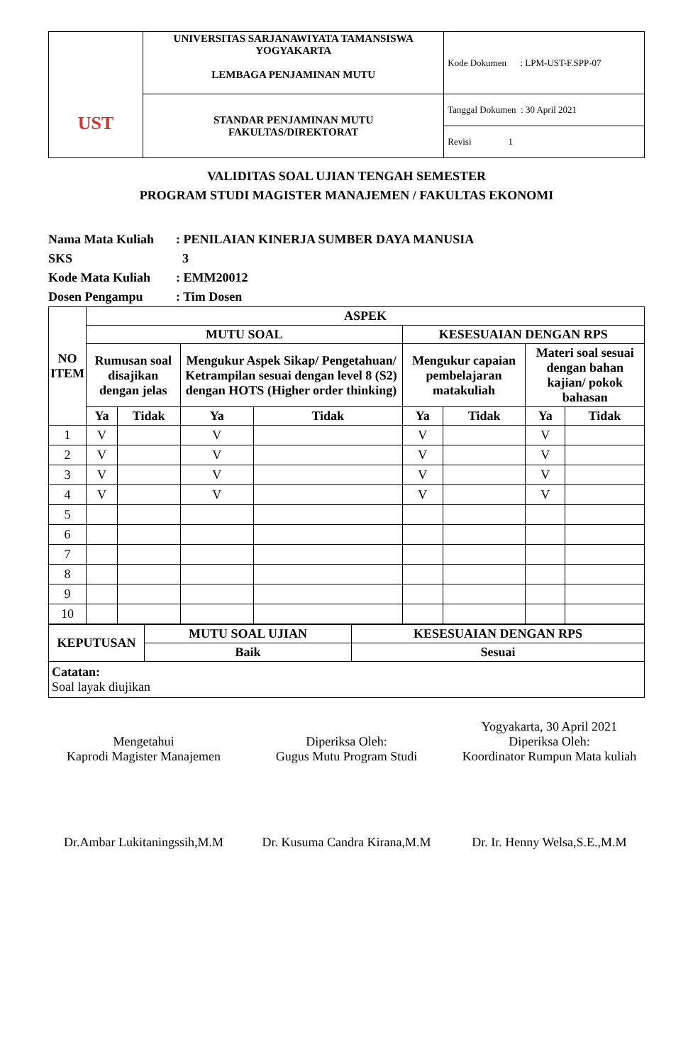| UST | UNIVERSITAS SARJANAWIYATA TAMANSISWA YOGYAKARTA LEMBAGA PENJAMINAN MUTU | Kode Dokumen : LPM-UST-F.SPP-07 |
| | STANDAR PENJAMINAN MUTU FAKULTAS/DIREKTORAT | Tanggal Dokumen : 30 April 2021 |
| | | Revisi 1 |
VALIDITAS SOAL UJIAN TENGAH SEMESTER
PROGRAM STUDI MAGISTER MANAJEMEN / FAKULTAS EKONOMI
Nama Mata Kuliah: PENILAIAN KINERJA SUMBER DAYA MANUSIA
SKS 3
Kode Mata Kuliah: EMM20012
Dosen Pengampu: Tim Dosen
| NO ITEM | ASPEK | | | | | | | |
| --- | --- | --- | --- | --- | --- | --- | --- | --- |
| | MUTU SOAL | | | | KESESUAIAN DENGAN RPS | | | |
| | Rumusan soal disajikan dengan jelas | | Mengukur Aspek Sikap/ Pengetahuan/ Ketrampilan sesuai dengan level 8 (S2) dengan HOTS (Higher order thinking) | | Mengukur capaian pembelajaran matakuliah | | Materi soal sesuai dengan bahan kajian/ pokok bahasan | |
| | Ya | Tidak | Ya | Tidak | Ya | Tidak | Ya | Tidak |
| 1 | V | | V | | V | | V | |
| 2 | V | | V | | V | | V | |
| 3 | V | | V | | V | | V | |
| 4 | V | | V | | V | | V | |
| 5 | | | | | | | | |
| 6 | | | | | | | | |
| 7 | | | | | | | | |
| 8 | | | | | | | | |
| 9 | | | | | | | | |
| 10 | | | | | | | | |
| KEPUTUSAN | MUTU SOAL UJIAN | KESESUAIAN DENGAN RPS |
| --- | --- | --- |
| | Baik | Sesuai |
| Catatan: Soal layak diujikan | | |
Mengetahui
Kaprodi Magister Manajemen
Dr.Ambar Lukitaningssih,M.M
Diperiksa Oleh:
Gugus Mutu Program Studi
Dr. Kusuma Candra Kirana,M.M
Yogyakarta, 30 April 2021
Diperiksa Oleh:
Koordinator Rumpun Mata kuliah
Dr. Ir. Henny Welsa,S.E.,M.M